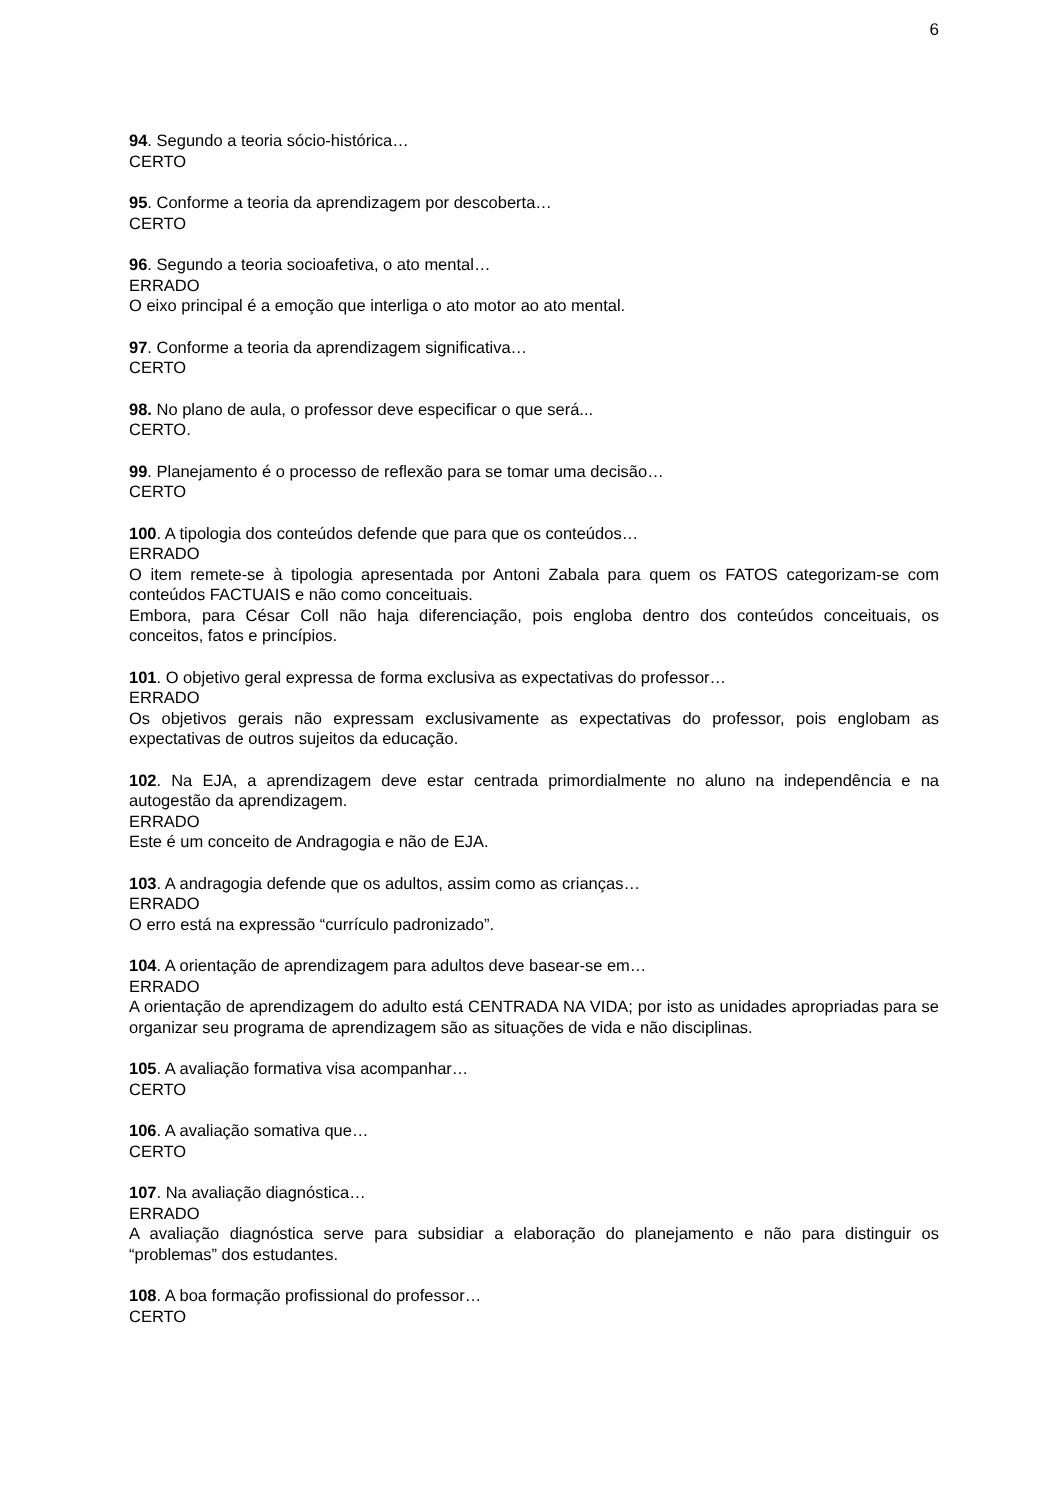6
94. Segundo a teoria sócio-histórica…
CERTO
95. Conforme a teoria da aprendizagem por descoberta…
CERTO
96. Segundo a teoria socioafetiva, o ato mental…
ERRADO
O eixo principal é a emoção que interliga o ato motor ao ato mental.
97. Conforme a teoria da aprendizagem significativa…
CERTO
98. No plano de aula, o professor deve especificar o que será...
CERTO.
99. Planejamento é o processo de reflexão para se tomar uma decisão…
CERTO
100. A tipologia dos conteúdos defende que para que os conteúdos…
ERRADO
O item remete-se à tipologia apresentada por Antoni Zabala para quem os FATOS categorizam-se com conteúdos FACTUAIS e não como conceituais.
Embora, para César Coll não haja diferenciação, pois engloba dentro dos conteúdos conceituais, os conceitos, fatos e princípios.
101. O objetivo geral expressa de forma exclusiva as expectativas do professor…
ERRADO
Os objetivos gerais não expressam exclusivamente as expectativas do professor, pois englobam as expectativas de outros sujeitos da educação.
102. Na EJA, a aprendizagem deve estar centrada primordialmente no aluno na independência e na autogestão da aprendizagem.
ERRADO
Este é um conceito de Andragogia e não de EJA.
103. A andragogia defende que os adultos, assim como as crianças…
ERRADO
O erro está na expressão “currículo padronizado”.
104. A orientação de aprendizagem para adultos deve basear-se em…
ERRADO
A orientação de aprendizagem do adulto está CENTRADA NA VIDA; por isto as unidades apropriadas para se organizar seu programa de aprendizagem são as situações de vida e não disciplinas.
105. A avaliação formativa visa acompanhar…
CERTO
106. A avaliação somativa que…
CERTO
107. Na avaliação diagnóstica…
ERRADO
A avaliação diagnóstica serve para subsidiar a elaboração do planejamento e não para distinguir os “problemas” dos estudantes.
108. A boa formação profissional do professor…
CERTO